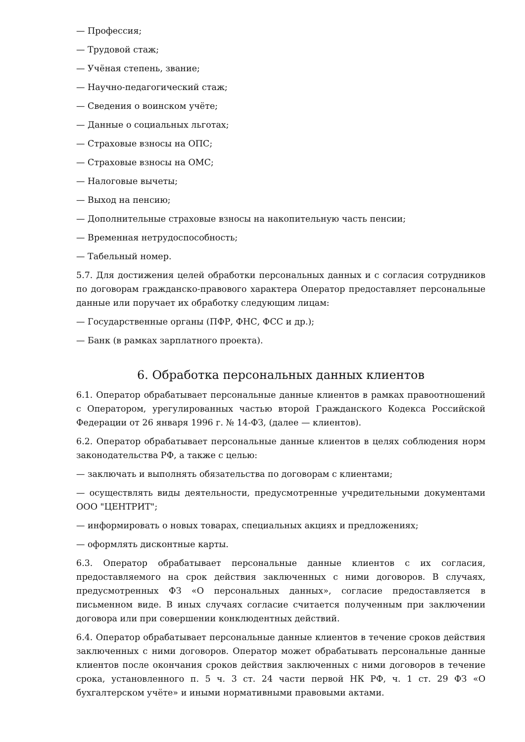— Профессия;
— Трудовой стаж;
— Учёная степень, звание;
— Научно-педагогический стаж;
— Сведения о воинском учёте;
— Данные о социальных льготах;
— Страховые взносы на ОПС;
— Страховые взносы на ОМС;
— Налоговые вычеты;
— Выход на пенсию;
— Дополнительные страховые взносы на накопительную часть пенсии;
— Временная нетрудоспособность;
— Табельный номер.
5.7. Для достижения целей обработки персональных данных и с согласия сотрудников по договорам гражданско-правового характера Оператор предоставляет персональные данные или поручает их обработку следующим лицам:
— Государственные органы (ПФР, ФНС, ФСС и др.);
— Банк (в рамках зарплатного проекта).
6. Обработка персональных данных клиентов
6.1. Оператор обрабатывает персональные данные клиентов в рамках правоотношений с Оператором, урегулированных частью второй Гражданского Кодекса Российской Федерации от 26 января 1996 г. № 14-ФЗ, (далее — клиентов).
6.2. Оператор обрабатывает персональные данные клиентов в целях соблюдения норм законодательства РФ, а также с целью:
— заключать и выполнять обязательства по договорам с клиентами;
— осуществлять виды деятельности, предусмотренные учредительными документами ООО "ЦЕНТРИТ";
— информировать о новых товарах, специальных акциях и предложениях;
— оформлять дисконтные карты.
6.3. Оператор обрабатывает персональные данные клиентов с их согласия, предоставляемого на срок действия заключенных с ними договоров. В случаях, предусмотренных ФЗ «О персональных данных», согласие предоставляется в письменном виде. В иных случаях согласие считается полученным при заключении договора или при совершении конклюдентных действий.
6.4. Оператор обрабатывает персональные данные клиентов в течение сроков действия заключенных с ними договоров. Оператор может обрабатывать персональные данные клиентов после окончания сроков действия заключенных с ними договоров в течение срока, установленного п. 5 ч. 3 ст. 24 части первой НК РФ, ч. 1 ст. 29 ФЗ «О бухгалтерском учёте» и иными нормативными правовыми актами.